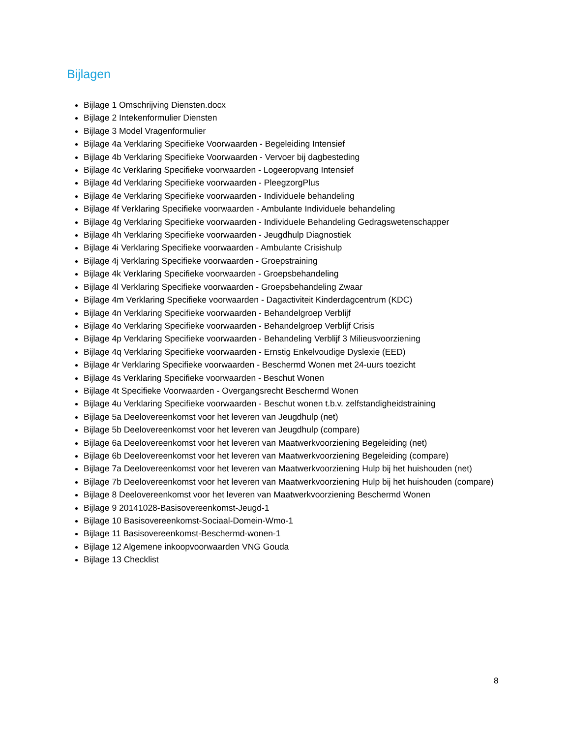Bijlagen
Bijlage 1 Omschrijving Diensten.docx
Bijlage 2 Intekenformulier Diensten
Bijlage 3 Model Vragenformulier
Bijlage 4a Verklaring Specifieke Voorwaarden - Begeleiding Intensief
Bijlage 4b Verklaring Specifieke Voorwaarden - Vervoer bij dagbesteding
Bijlage 4c Verklaring Specifieke voorwaarden - Logeeropvang Intensief
Bijlage 4d Verklaring Specifieke voorwaarden - PleegzorgPlus
Bijlage 4e Verklaring Specifieke voorwaarden - Individuele behandeling
Bijlage 4f Verklaring Specifieke voorwaarden - Ambulante Individuele behandeling
Bijlage 4g Verklaring Specifieke voorwaarden - Individuele Behandeling Gedragswetenschapper
Bijlage 4h Verklaring Specifieke voorwaarden - Jeugdhulp Diagnostiek
Bijlage 4i Verklaring Specifieke voorwaarden - Ambulante Crisishulp
Bijlage 4j Verklaring Specifieke voorwaarden - Groepstraining
Bijlage 4k Verklaring Specifieke voorwaarden - Groepsbehandeling
Bijlage 4l Verklaring Specifieke voorwaarden - Groepsbehandeling Zwaar
Bijlage 4m Verklaring Specifieke voorwaarden - Dagactiviteit Kinderdagcentrum (KDC)
Bijlage 4n Verklaring Specifieke voorwaarden - Behandelgroep Verblijf
Bijlage 4o Verklaring Specifieke voorwaarden - Behandelgroep Verblijf Crisis
Bijlage 4p Verklaring Specifieke voorwaarden - Behandeling Verblijf 3 Milieusvoorziening
Bijlage 4q Verklaring Specifieke voorwaarden - Ernstig Enkelvoudige Dyslexie (EED)
Bijlage 4r Verklaring Specifieke voorwaarden - Beschermd Wonen met 24-uurs toezicht
Bijlage 4s Verklaring Specifieke voorwaarden - Beschut Wonen
Bijlage 4t Specifieke Voorwaarden - Overgangsrecht Beschermd Wonen
Bijlage 4u Verklaring Specifieke voorwaarden - Beschut wonen t.b.v. zelfstandigheidstraining
Bijlage 5a Deelovereenkomst voor het leveren van Jeugdhulp (net)
Bijlage 5b Deelovereenkomst voor het leveren van Jeugdhulp (compare)
Bijlage 6a Deelovereenkomst voor het leveren van Maatwerkvoorziening Begeleiding (net)
Bijlage 6b Deelovereenkomst voor het leveren van Maatwerkvoorziening Begeleiding (compare)
Bijlage 7a Deelovereenkomst voor het leveren van Maatwerkvoorziening Hulp bij het huishouden (net)
Bijlage 7b Deelovereenkomst voor het leveren van Maatwerkvoorziening Hulp bij het huishouden (compare)
Bijlage 8 Deelovereenkomst voor het leveren van Maatwerkvoorziening Beschermd Wonen
Bijlage 9 20141028-Basisovereenkomst-Jeugd-1
Bijlage 10 Basisovereenkomst-Sociaal-Domein-Wmo-1
Bijlage 11 Basisovereenkomst-Beschermd-wonen-1
Bijlage 12 Algemene inkoopvoorwaarden VNG Gouda
Bijlage 13 Checklist
8